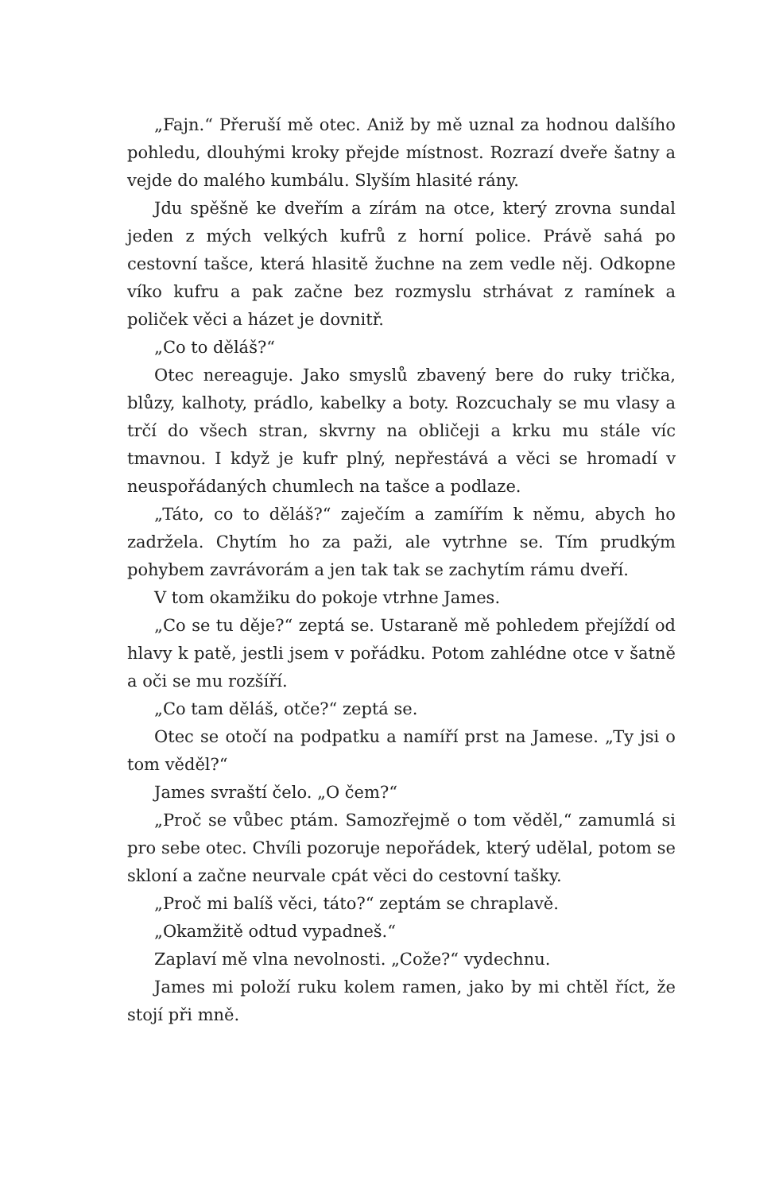„Fajn.“ Přeruší mě otec. Aniž by mě uznal za hodnou dalšího pohledu, dlouhými kroky přejde místnost. Rozrazí dveře šatny a vejde do malého kumbálu. Slyším hlasité rány.
Jdu spěšně ke dveřím a zírám na otce, který zrovna sundal jeden z mých velkých kufrů z horní police. Právě sahá po cestovní tašce, která hlasitě žuchne na zem vedle něj. Odkopne víko kufru a pak začne bez rozmyslu strhávat z ramínek a poliček věci a házet je dovnitř.
„Co to děláš?“
Otec nereaguje. Jako smyslů zbavený bere do ruky trička, blůzy, kalhoty, prádlo, kabelky a boty. Rozcuchaly se mu vlasy a trčí do všech stran, skvrny na obličeji a krku mu stále víc tmavnou. I když je kufr plný, nepřestává a věci se hromadí v neuspořádaných chumlech na tašce a podlaze.
„Táto, co to děláš?“ zaječím a zamířím k němu, abych ho zadržela. Chytím ho za paži, ale vytrhne se. Tím prudkým pohybem zavrávorám a jen tak tak se zachytím rámu dveří.
V tom okamžiku do pokoje vtrhne James.
„Co se tu děje?“ zeptá se. Ustaraně mě pohledem přejíždí od hlavy k patě, jestli jsem v pořádku. Potom zahlédne otce v šatně a oči se mu rozšíří.
„Co tam děláš, otče?“ zeptá se.
Otec se otočí na podpatku a namíří prst na Jamese. „Ty jsi o tom věděl?“
James svraští čelo. „O čem?“
„Proč se vůbec ptám. Samozřejmě o tom věděl,“ zamumlá si pro sebe otec. Chvíli pozoruje nepořádek, který udělal, potom se skloní a začne neurvale cpát věci do cestovní tašky.
„Proč mi balíš věci, táto?“ zeptám se chraplavě.
„Okamžitě odtud vypadneš.“
Zaplaví mě vlna nevolnosti. „Cože?“ vydechnu.
James mi položí ruku kolem ramen, jako by mi chtěl říct, že stojí při mně.